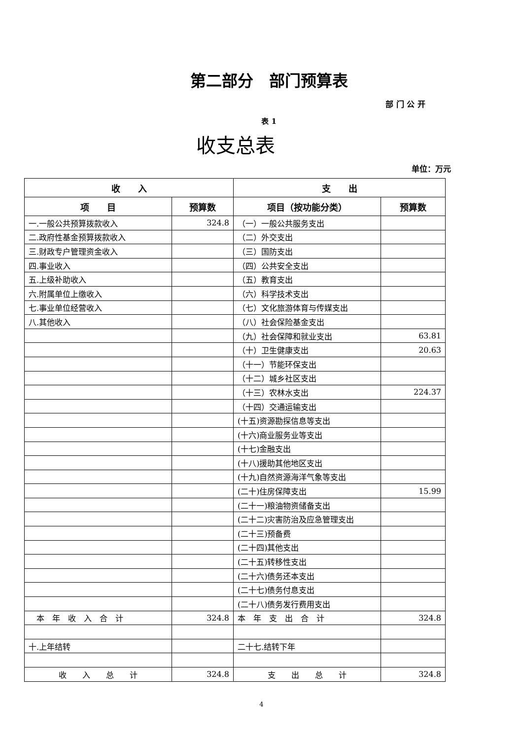第二部分　部门预算表
部 门 公 开
表 1
收支总表
单位：万元
| 收 入 | | 支 出 | |
| --- | --- | --- | --- |
| 项 目 | 预算数 | 项目（按功能分类） | 预算数 |
| 一.一般公共预算拨款收入 | 324.8 | （一）一般公共服务支出 | |
| 二.政府性基金预算拨款收入 | | （二）外交支出 | |
| 三.财政专户管理资金收入 | | （三）国防支出 | |
| 四.事业收入 | | （四）公共安全支出 | |
| 五.上级补助收入 | | （五）教育支出 | |
| 六.附属单位上缴收入 | | （六）科学技术支出 | |
| 七.事业单位经营收入 | | （七）文化旅游体育与传媒支出 | |
| 八.其他收入 | | （八）社会保险基金支出 | |
| | | （九）社会保障和就业支出 | 63.81 |
| | | （十）卫生健康支出 | 20.63 |
| | | （十一）节能环保支出 | |
| | | （十二）城乡社区支出 | |
| | | （十三）农林水支出 | 224.37 |
| | | （十四）交通运输支出 | |
| | | (十五)资源勘探信息等支出 | |
| | | (十六)商业服务业等支出 | |
| | | (十七)金融支出 | |
| | | (十八)援助其他地区支出 | |
| | | (十九)自然资源海洋气象等支出 | |
| | | (二十)住房保障支出 | 15.99 |
| | | (二十一)粮油物资储备支出 | |
| | | (二十二)灾害防治及应急管理支出 | |
| | | (二十三)预备费 | |
| | | (二十四)其他支出 | |
| | | (二十五)转移性支出 | |
| | | (二十六)债务还本支出 | |
| | | (二十七)债务付息支出 | |
| | | (二十八)债务发行费用支出 | |
| 本 年 收 入 合 计 | 324.8 | 本 年 支 出 合 计 | 324.8 |
| 十.上年结转 | | 二十七.结转下年 | |
| 收 入 总 计 | 324.8 | 支 出 总 计 | 324.8 |
4